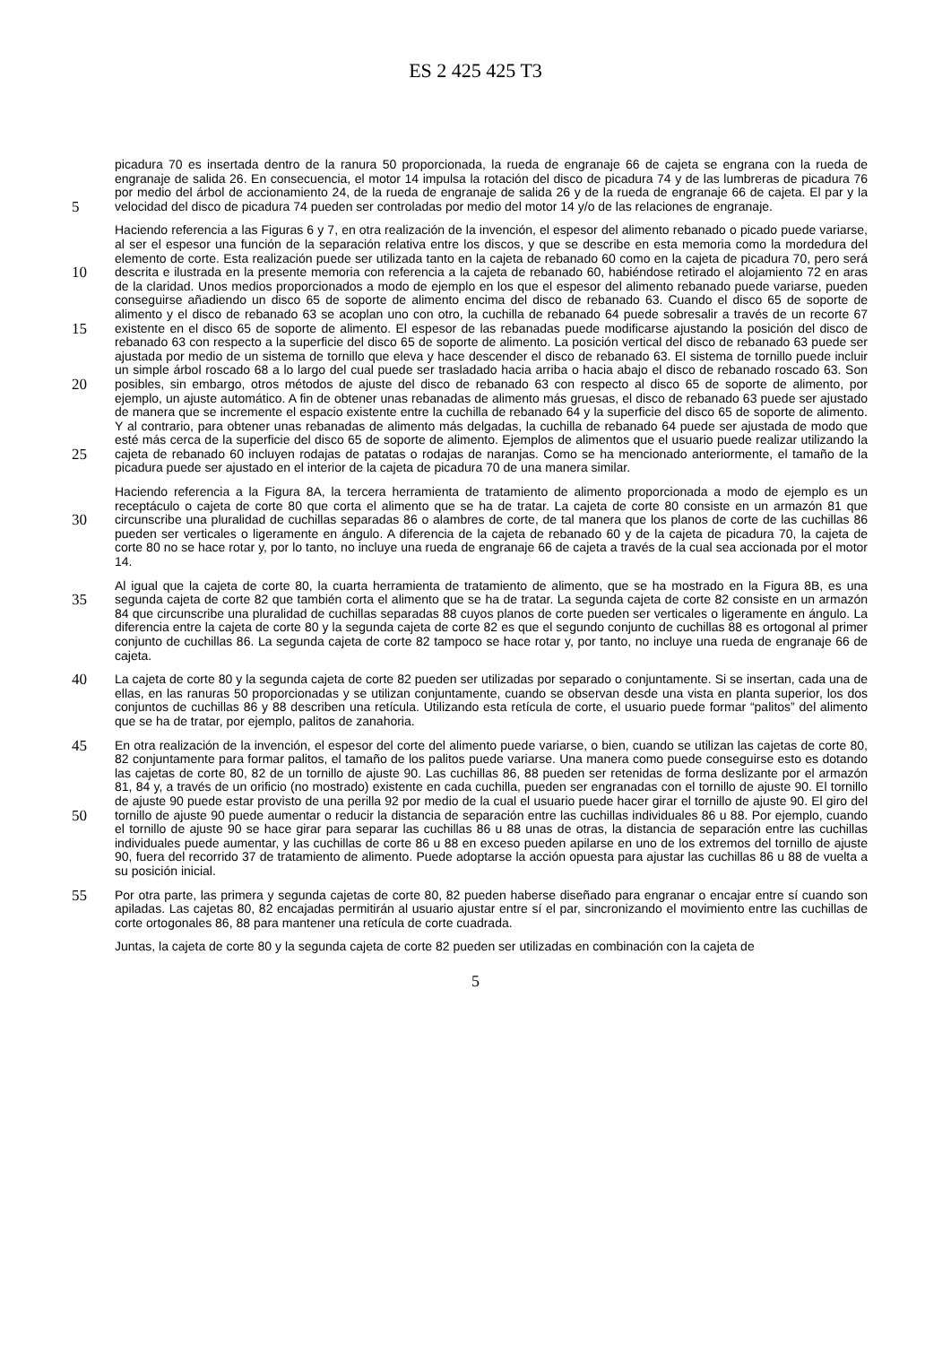ES 2 425 425 T3
picadura 70 es insertada dentro de la ranura 50 proporcionada, la rueda de engranaje 66 de cajeta se engrana con la rueda de engranaje de salida 26. En consecuencia, el motor 14 impulsa la rotación del disco de picadura 74 y de las lumbreras de picadura 76 por medio del árbol de accionamiento 24, de la rueda de engranaje de salida 26 y de la rueda de engranaje 66 de cajeta. El par y la velocidad del disco de picadura 74 pueden ser controladas por medio 5 del motor 14 y/o de las relaciones de engranaje.
Haciendo referencia a las Figuras 6 y 7, en otra realización de la invención, el espesor del alimento rebanado o picado puede variarse, al ser el espesor una función de la separación relativa entre los discos, y que se describe en esta memoria como la mordedura del elemento de corte. Esta realización puede ser utilizada tanto en la cajeta de rebanado 60 como en la cajeta de picadura 70, pero será descrita e ilustrada en la presente memoria con referencia 10 a la cajeta de rebanado 60, habiéndose retirado el alojamiento 72 en aras de la claridad. Unos medios proporcionados a modo de ejemplo en los que el espesor del alimento rebanado puede variarse, pueden conseguirse añadiendo un disco 65 de soporte de alimento encima del disco de rebanado 63. Cuando el disco 65 de soporte de alimento y el disco de rebanado 63 se acoplan uno con otro, la cuchilla de rebanado 64 puede sobresalir a través de un recorte 67 existente en el disco 65 de soporte de alimento. El espesor de las rebanadas puede 15 modificarse ajustando la posición del disco de rebanado 63 con respecto a la superficie del disco 65 de soporte de alimento. La posición vertical del disco de rebanado 63 puede ser ajustada por medio de un sistema de tornillo que eleva y hace descender el disco de rebanado 63. El sistema de tornillo puede incluir un simple árbol roscado 68 a lo largo del cual puede ser trasladado hacia arriba o hacia abajo el disco de rebanado roscado 63. Son posibles, sin embargo, otros métodos de ajuste del disco de rebanado 63 con respecto al disco 65 de soporte de alimento, por 20 ejemplo, un ajuste automático. A fin de obtener unas rebanadas de alimento más gruesas, el disco de rebanado 63 puede ser ajustado de manera que se incremente el espacio existente entre la cuchilla de rebanado 64 y la superficie del disco 65 de soporte de alimento. Y al contrario, para obtener unas rebanadas de alimento más delgadas, la cuchilla de rebanado 64 puede ser ajustada de modo que esté más cerca de la superficie del disco 65 de soporte de alimento. Ejemplos de alimentos que el usuario puede realizar utilizando la cajeta de rebanado 60 25 incluyen rodajas de patatas o rodajas de naranjas. Como se ha mencionado anteriormente, el tamaño de la picadura puede ser ajustado en el interior de la cajeta de picadura 70 de una manera similar.
Haciendo referencia a la Figura 8A, la tercera herramienta de tratamiento de alimento proporcionada a modo de ejemplo es un receptáculo o cajeta de corte 80 que corta el alimento que se ha de tratar. La cajeta de corte 80 consiste en un armazón 81 que circunscribe una pluralidad de cuchillas separadas 86 o alambres de corte, de tal 30 manera que los planos de corte de las cuchillas 86 pueden ser verticales o ligeramente en ángulo. A diferencia de la cajeta de rebanado 60 y de la cajeta de picadura 70, la cajeta de corte 80 no se hace rotar y, por lo tanto, no incluye una rueda de engranaje 66 de cajeta a través de la cual sea accionada por el motor 14.
Al igual que la cajeta de corte 80, la cuarta herramienta de tratamiento de alimento, que se ha mostrado en la Figura 8B, es una segunda cajeta de corte 82 que también corta el alimento que se ha de tratar. La segunda cajeta de corte 35 82 consiste en un armazón 84 que circunscribe una pluralidad de cuchillas separadas 88 cuyos planos de corte pueden ser verticales o ligeramente en ángulo. La diferencia entre la cajeta de corte 80 y la segunda cajeta de corte 82 es que el segundo conjunto de cuchillas 88 es ortogonal al primer conjunto de cuchillas 86. La segunda cajeta de corte 82 tampoco se hace rotar y, por tanto, no incluye una rueda de engranaje 66 de cajeta.
La cajeta de corte 80 y la segunda cajeta de corte 82 pueden ser utilizadas por separado o conjuntamente. Si se 40 insertan, cada una de ellas, en las ranuras 50 proporcionadas y se utilizan conjuntamente, cuando se observan desde una vista en planta superior, los dos conjuntos de cuchillas 86 y 88 describen una retícula. Utilizando esta retícula de corte, el usuario puede formar “palitos” del alimento que se ha de tratar, por ejemplo, palitos de zanahoria.
En otra realización de la invención, el espesor del corte del alimento puede variarse, o bien, cuando se utilizan las 45 cajetas de corte 80, 82 conjuntamente para formar palitos, el tamaño de los palitos puede variarse. Una manera como puede conseguirse esto es dotando las cajetas de corte 80, 82 de un tornillo de ajuste 90. Las cuchillas 86, 88 pueden ser retenidas de forma deslizante por el armazón 81, 84 y, a través de un orificio (no mostrado) existente en cada cuchilla, pueden ser engranadas con el tornillo de ajuste 90. El tornillo de ajuste 90 puede estar provisto de una perilla 92 por medio de la cual el usuario puede hacer girar el tornillo de ajuste 90. El giro del tornillo de ajuste 90 50 puede aumentar o reducir la distancia de separación entre las cuchillas individuales 86 u 88. Por ejemplo, cuando el tornillo de ajuste 90 se hace girar para separar las cuchillas 86 u 88 unas de otras, la distancia de separación entre las cuchillas individuales puede aumentar, y las cuchillas de corte 86 u 88 en exceso pueden apilarse en uno de los extremos del tornillo de ajuste 90, fuera del recorrido 37 de tratamiento de alimento. Puede adoptarse la acción opuesta para ajustar las cuchillas 86 u 88 de vuelta a su posición inicial.
55 Por otra parte, las primera y segunda cajetas de corte 80, 82 pueden haberse diseñado para engranar o encajar entre sí cuando son apiladas. Las cajetas 80, 82 encajadas permitirán al usuario ajustar entre sí el par, sincronizando el movimiento entre las cuchillas de corte ortogonales 86, 88 para mantener una retícula de corte cuadrada.
Juntas, la cajeta de corte 80 y la segunda cajeta de corte 82 pueden ser utilizadas en combinación con la cajeta de
5